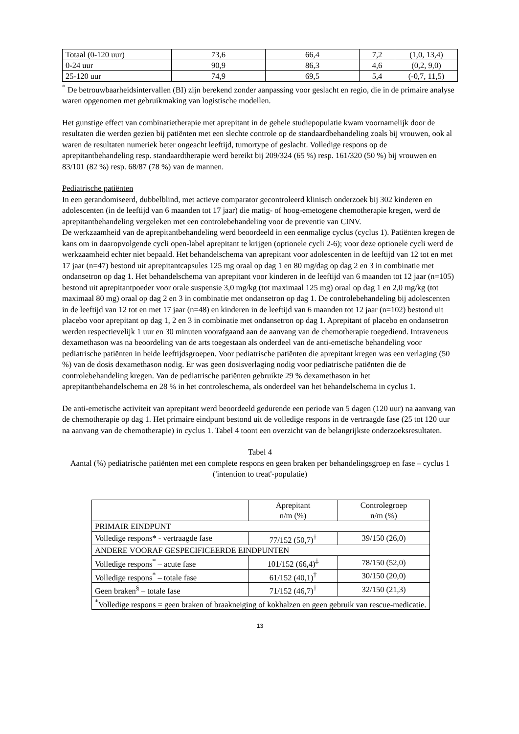| Totaal (0-120 uur) | 73,6 | 66,4 | 7,2 | (1,0, 13,4) |
| 0-24 uur | 90,9 | 86,3 | 4,6 | (0,2, 9,0) |
| 25-120 uur | 74,9 | 69,5 | 5,4 | (-0,7, 11,5) |
<sup>*</sup> De betrouwbaarheidsintervallen (BI) zijn berekend zonder aanpassing voor geslacht en regio, die in de primaire analyse waren opgenomen met gebruikmaking van logistische modellen.
Het gunstige effect van combinatietherapie met aprepitant in de gehele studiepopulatie kwam voornamelijk door de resultaten die werden gezien bij patiënten met een slechte controle op de standaardbehandeling zoals bij vrouwen, ook al waren de resultaten numeriek beter ongeacht leeftijd, tumortype of geslacht. Volledige respons op de aprepitantbehandeling resp. standaardtherapie werd bereikt bij 209/324 (65 %) resp. 161/320 (50 %) bij vrouwen en 83/101 (82 %) resp. 68/87 (78 %) van de mannen.
Pediatrische patiënten
In een gerandomiseerd, dubbelblind, met actieve comparator gecontroleerd klinisch onderzoek bij 302 kinderen en adolescenten (in de leeftijd van 6 maanden tot 17 jaar) die matig- of hoog-emetogene chemotherapie kregen, werd de aprepitantbehandeling vergeleken met een controlebehandeling voor de preventie van CINV.
De werkzaamheid van de aprepitantbehandeling werd beoordeeld in een eenmalige cyclus (cyclus 1). Patiënten kregen de kans om in daaropvolgende cycli open-label aprepitant te krijgen (optionele cycli 2-6); voor deze optionele cycli werd de werkzaamheid echter niet bepaald. Het behandelschema van aprepitant voor adolescenten in de leeftijd van 12 tot en met 17 jaar (n=47) bestond uit aprepitantcapsules 125 mg oraal op dag 1 en 80 mg/dag op dag 2 en 3 in combinatie met ondansetron op dag 1. Het behandelschema van aprepitant voor kinderen in de leeftijd van 6 maanden tot 12 jaar (n=105) bestond uit aprepitantpoeder voor orale suspensie 3,0 mg/kg (tot maximaal 125 mg) oraal op dag 1 en 2,0 mg/kg (tot maximaal 80 mg) oraal op dag 2 en 3 in combinatie met ondansetron op dag 1. De controlebehandeling bij adolescenten in de leeftijd van 12 tot en met 17 jaar (n=48) en kinderen in de leeftijd van 6 maanden tot 12 jaar (n=102) bestond uit placebo voor aprepitant op dag 1, 2 en 3 in combinatie met ondansetron op dag 1. Aprepitant of placebo en ondansetron werden respectievelijk 1 uur en 30 minuten voorafgaand aan de aanvang van de chemotherapie toegediend. Intraveneus dexamethason was na beoordeling van de arts toegestaan als onderdeel van de anti-emetische behandeling voor pediatrische patiënten in beide leeftijdsgroepen. Voor pediatrische patiënten die aprepitant kregen was een verlaging (50 %) van de dosis dexamethason nodig. Er was geen dosisverlaging nodig voor pediatrische patiënten die de controlebehandeling kregen. Van de pediatrische patiënten gebruikte 29 % dexamethason in het aprepitantbehandelschema en 28 % in het controleschema, als onderdeel van het behandelschema in cyclus 1.
De anti-emetische activiteit van aprepitant werd beoordeeld gedurende een periode van 5 dagen (120 uur) na aanvang van de chemotherapie op dag 1. Het primaire eindpunt bestond uit de volledige respons in de vertraagde fase (25 tot 120 uur na aanvang van de chemotherapie) in cyclus 1. Tabel 4 toont een overzicht van de belangrijkste onderzoeksresultaten.
Tabel 4
Aantal (%) pediatrische patiënten met een complete respons en geen braken per behandelingsgroep en fase – cyclus 1 ('intention to treat'-populatie)
| | Aprepitant n/m (%) | Controlegroep n/m (%) |
| --- | --- | --- |
| PRIMAIR EINDPUNT | | |
| Volledige respons* - vertraagde fase | 77/152 (50,7)<sup>†</sup> | 39/150 (26,0) |
| ANDERE VOORAF GESPECIFICEERDE EINDPUNTEN | | |
| Volledige respons<sup>*</sup> – acute fase | 101/152 (66,4)<sup>‡</sup> | 78/150 (52,0) |
| Volledige respons<sup>*</sup> – totale fase | 61/152 (40,1)<sup>†</sup> | 30/150 (20,0) |
| Geen braken<sup>§</sup> – totale fase | 71/152 (46,7)<sup>†</sup> | 32/150 (21,3) |
| <sup>*</sup> Volledige respons = geen braken of braakneiging of kokhalzen en geen gebruik van rescue-medicatie. | | |
13